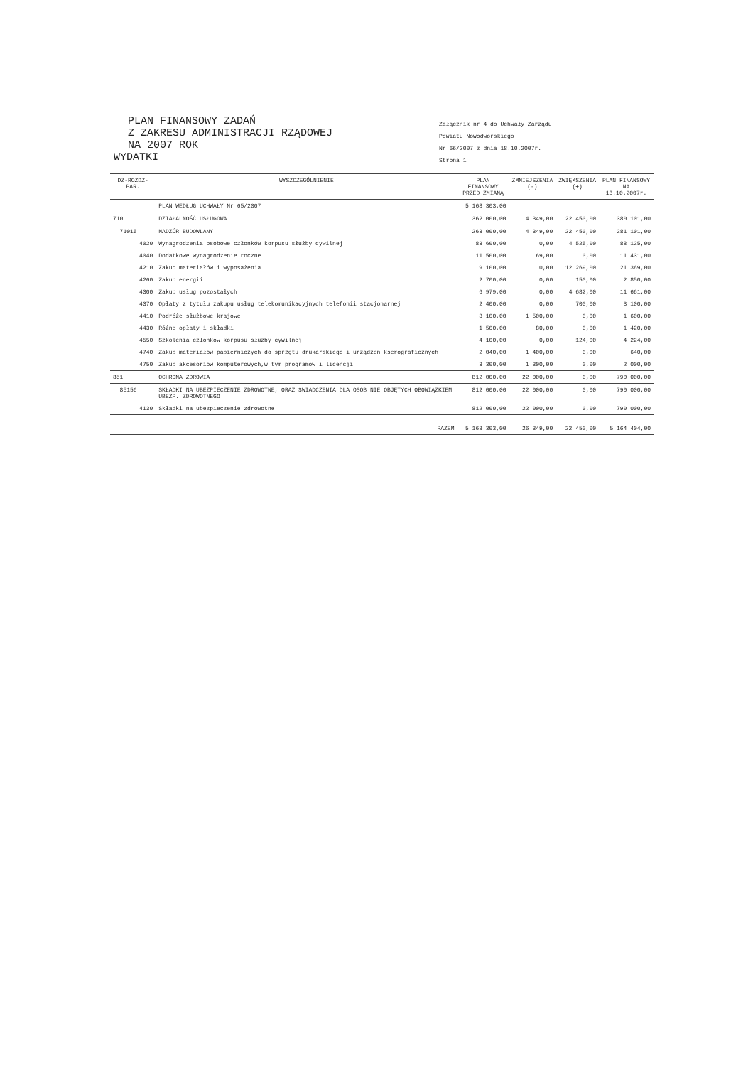PLAN FINANSOWY ZADAŃ
Z ZAKRESU ADMINISTRACJI RZĄDOWEJ
NA 2007 ROK
WYDATKI
Załącznik nr 4 do Uchwały Zarządu
Powiatu Nowodworskiego
Nr 66/2007 z dnia 18.10.2007r.
Strona 1
| DZ-ROZDZ-PAR. | WYSZCZEGÓLNIENIE | PLAN FINANSOWY PRZED ZMIANĄ | ZMNIEJSZENIA (-) | ZWIĘKSZENIA (+) | PLAN FINANSOWY NA 18.10.2007r. |
| --- | --- | --- | --- | --- | --- |
| | PLAN WEDŁUG UCHWAŁY Nr 65/2007 | 5 168 303,00 | | | |
| 710 | DZIAŁALNOŚĆ USŁUGOWA | 362 000,00 | 4 349,00 | 22 450,00 | 380 101,00 |
| 71015 | NADZÓR BUDOWLANY | 263 000,00 | 4 349,00 | 22 450,00 | 281 101,00 |
| 4020 | Wynagrodzenia osobowe członków korpusu służby cywilnej | 83 600,00 | 0,00 | 4 525,00 | 88 125,00 |
| 4040 | Dodatkowe wynagrodzenie roczne | 11 500,00 | 69,00 | 0,00 | 11 431,00 |
| 4210 | Zakup materiałów i wyposażenia | 9 100,00 | 0,00 | 12 269,00 | 21 369,00 |
| 4260 | Zakup energii | 2 700,00 | 0,00 | 150,00 | 2 850,00 |
| 4300 | Zakup usług pozostałych | 6 979,00 | 0,00 | 4 682,00 | 11 661,00 |
| 4370 | Opłaty z tytułu zakupu usług telekomunikacyjnych telefonii stacjonarnej | 2 400,00 | 0,00 | 700,00 | 3 100,00 |
| 4410 | Podróże służbowe krajowe | 3 100,00 | 1 500,00 | 0,00 | 1 600,00 |
| 4430 | Różne opłaty i składki | 1 500,00 | 80,00 | 0,00 | 1 420,00 |
| 4550 | Szkolenia członków korpusu służby cywilnej | 4 100,00 | 0,00 | 124,00 | 4 224,00 |
| 4740 | Zakup materiałów papierniczych do sprzętu drukarskiego i urządzeń kserograficznych | 2 040,00 | 1 400,00 | 0,00 | 640,00 |
| 4750 | Zakup akcesoriów komputerowych,w tym programów i licencji | 3 300,00 | 1 300,00 | 0,00 | 2 000,00 |
| 851 | OCHRONA ZDROWIA | 812 000,00 | 22 000,00 | 0,00 | 790 000,00 |
| 85156 | SKŁADKI NA UBEZPIECZENIE ZDROWOTNE, ORAZ ŚWIADCZENIA DLA OSÓB NIE OBJĘTYCH OBOWIĄZKIEM UBEZP. ZDROWOTNEGO | 812 000,00 | 22 000,00 | 0,00 | 790 000,00 |
| 4130 | Składki na ubezpieczenie zdrowotne | 812 000,00 | 22 000,00 | 0,00 | 790 000,00 |
| | RAZEM | 5 168 303,00 | 26 349,00 | 22 450,00 | 5 164 404,00 |